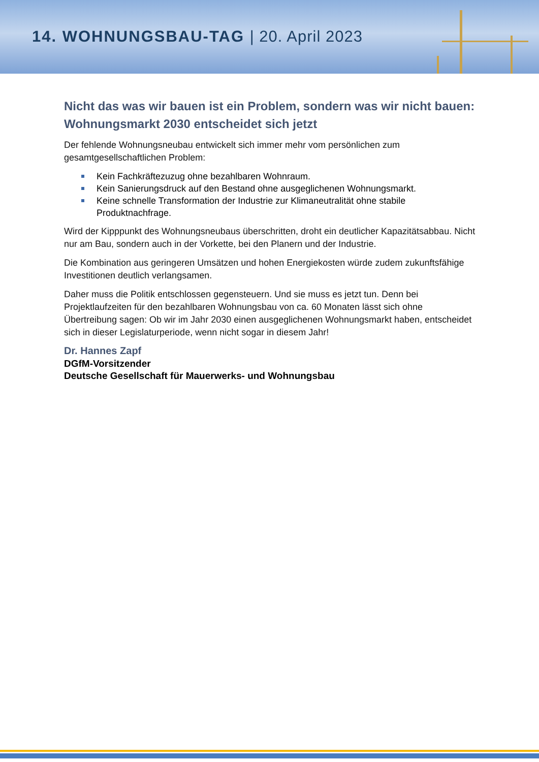14. WOHNUNGSBAU-TAG | 20. April 2023
Nicht das was wir bauen ist ein Problem, sondern was wir nicht bauen: Wohnungsmarkt 2030 entscheidet sich jetzt
Der fehlende Wohnungsneubau entwickelt sich immer mehr vom persönlichen zum gesamtgesellschaftlichen Problem:
Kein Fachkräftezuzug ohne bezahlbaren Wohnraum.
Kein Sanierungsdruck auf den Bestand ohne ausgeglichenen Wohnungsmarkt.
Keine schnelle Transformation der Industrie zur Klimaneutralität ohne stabile Produktnachfrage.
Wird der Kipppunkt des Wohnungsneubaus überschritten, droht ein deutlicher Kapazitätsabbau. Nicht nur am Bau, sondern auch in der Vorkette, bei den Planern und der Industrie.
Die Kombination aus geringeren Umsätzen und hohen Energiekosten würde zudem zukunftsfähige Investitionen deutlich verlangsamen.
Daher muss die Politik entschlossen gegensteuern. Und sie muss es jetzt tun. Denn bei Projektlaufzeiten für den bezahlbaren Wohnungsbau von ca. 60 Monaten lässt sich ohne Übertreibung sagen: Ob wir im Jahr 2030 einen ausgeglichenen Wohnungsmarkt haben, entscheidet sich in dieser Legislaturperiode, wenn nicht sogar in diesem Jahr!
Dr. Hannes Zapf
DGfM-Vorsitzender
Deutsche Gesellschaft für Mauerwerks- und Wohnungsbau